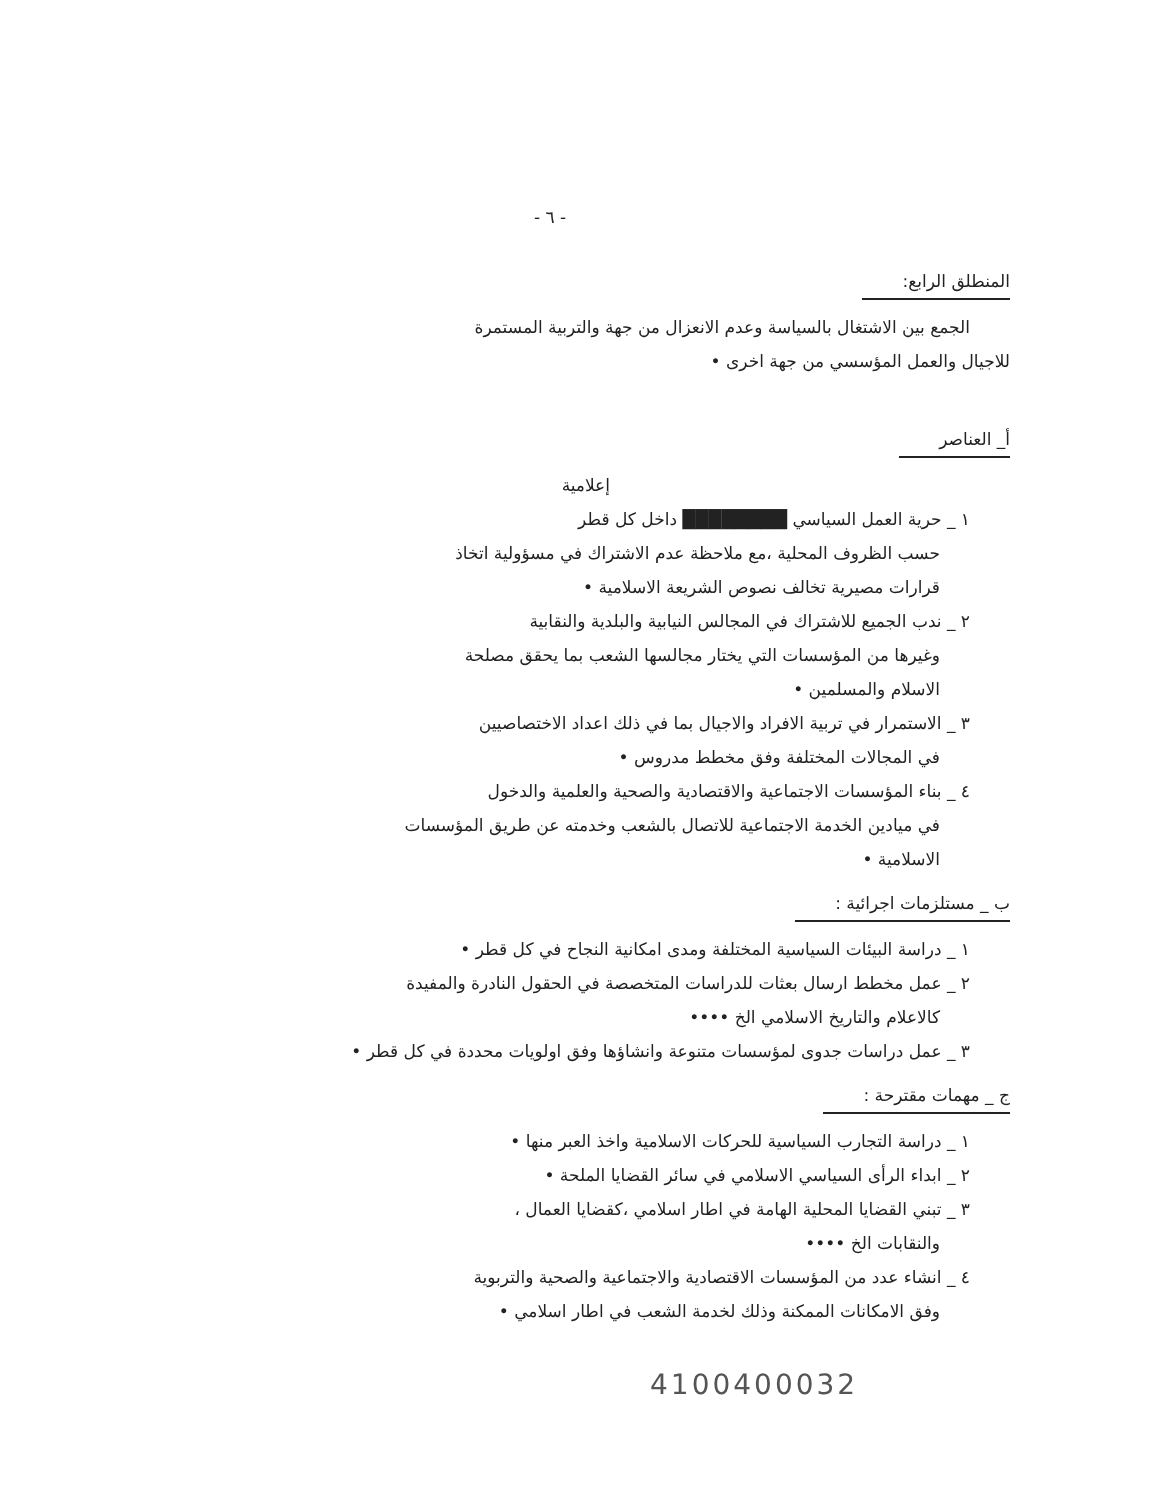- ٦ -
المنطلق الرابع:
الجمع بين الاشتغال بالسياسة وعدم الانعزال من جهة والتربية المستمرة
للاجيال والعمل المؤسسي من جهة اخرى •
أ_ العناصر
إعلامية
١ _ حرية العمل السياسي ████████ داخل كل قطر
حسب الظروف المحلية ،مع ملاحظة عدم الاشتراك في مسؤولية اتخاذ
قرارات مصيرية تخالف نصوص الشريعة الاسلامية •
٢ _ ندب الجميع للاشتراك في المجالس النيابية والبلدية والنقابية
وغيرها من المؤسسات التي يختار مجالسها الشعب بما يحقق مصلحة
الاسلام والمسلمين •
٣ _ الاستمرار في تربية الافراد والاجيال بما في ذلك اعداد الاختصاصيين
في المجالات المختلفة وفق مخطط مدروس •
٤ _ بناء المؤسسات الاجتماعية والاقتصادية والصحية والعلمية والدخول
في ميادين الخدمة الاجتماعية للاتصال بالشعب وخدمته عن طريق المؤسسات
الاسلامية •
ب _ مستلزمات اجرائية :
١ _ دراسة البيئات السياسية المختلفة ومدى امكانية النجاح في كل قطر •
٢ _ عمل مخطط ارسال بعثات للدراسات المتخصصة في الحقول النادرة والمفيدة
كالاعلام والتاريخ الاسلامي الخ ••••
٣ _ عمل دراسات جدوى لمؤسسات متنوعة وانشاؤها وفق اولويات محددة في كل قطر •
ج _ مهمات مقترحة :
١ _ دراسة التجارب السياسية للحركات الاسلامية واخذ العبر منها •
٢ _ ابداء الرأى السياسي الاسلامي في سائر القضايا الملحة •
٣ _ تبني القضايا المحلية الهامة في اطار اسلامي ،كقضايا العمال ،
والنقابات الخ ••••
٤ _ انشاء عدد من المؤسسات الاقتصادية والاجتماعية والصحية والتربوية
وفق الامكانات الممكنة وذلك لخدمة الشعب في اطار اسلامي •
4100400032